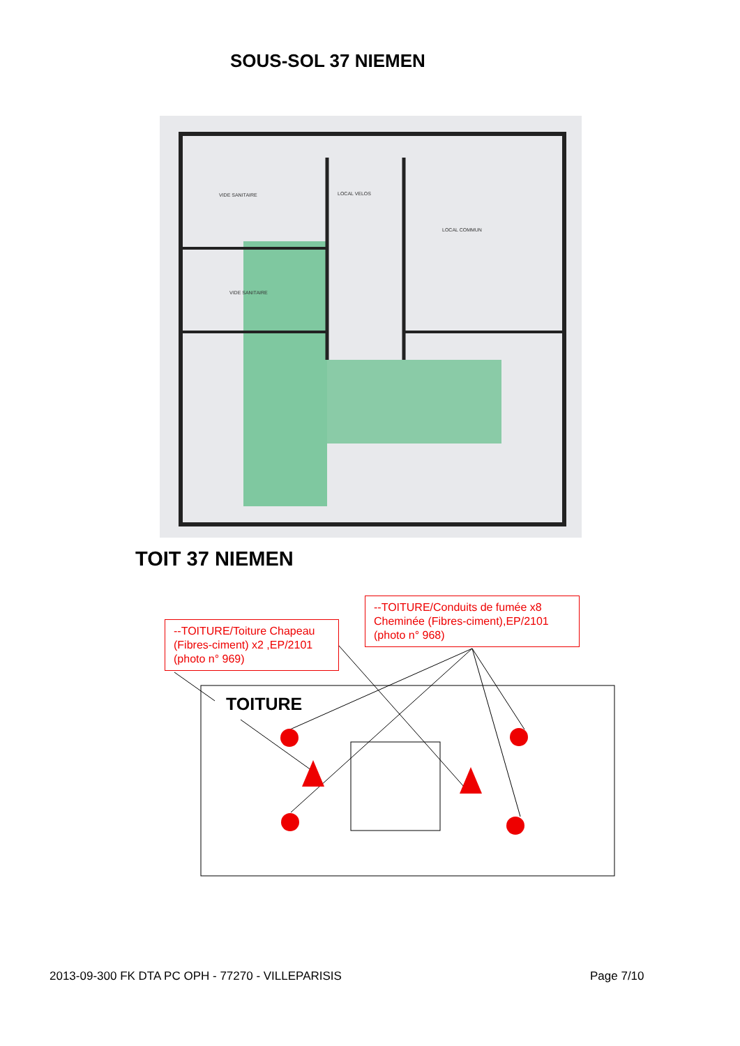SOUS-SOL 37 NIEMEN
VIDE SANITAIRE LOCAL VELOS
LOCAL COMMUN
VIDE SANITAIRE
TOIT 37 NIEMEN
TOITURE
--TOITURE/Toiture Chapeau (Fibres-ciment) x2 ,EP/2101 (photo n° 969)
--TOITURE/Conduits de fumée x8 Cheminée (Fibres-ciment),EP/2101 (photo n° 968)
2013-09-300 FK DTA PC OPH - 77270 - VILLEPARISIS
Page 7/10